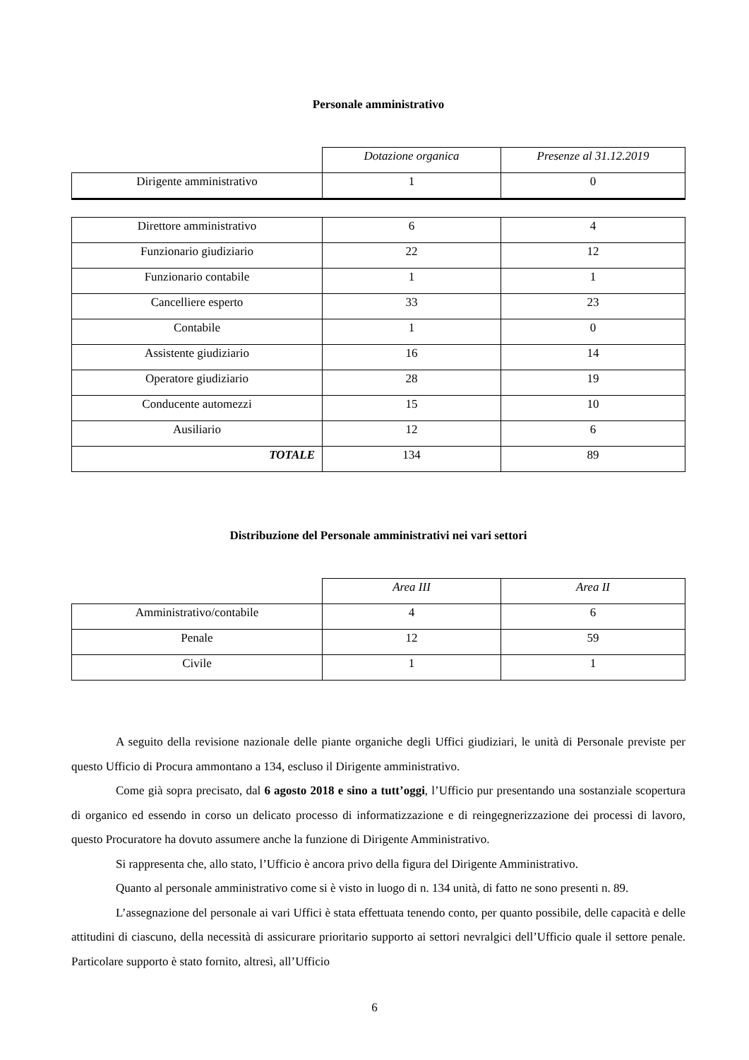Personale amministrativo
| | Dotazione organica | Presenze al 31.12.2019 |
| Dirigente amministrativo | 1 | 0 |
| Direttore amministrativo | 6 | 4 |
| Funzionario giudiziario | 22 | 12 |
| Funzionario contabile | 1 | 1 |
| Cancelliere esperto | 33 | 23 |
| Contabile | 1 | 0 |
| Assistente giudiziario | 16 | 14 |
| Operatore giudiziario | 28 | 19 |
| Conducente automezzi | 15 | 10 |
| Ausiliario | 12 | 6 |
| TOTALE | 134 | 89 |
Distribuzione del Personale amministrativi nei vari settori
| | Area III | Area II |
| Amministrativo/contabile | 4 | 6 |
| Penale | 12 | 59 |
| Civile | 1 | 1 |
A seguito della revisione nazionale delle piante organiche degli Uffici giudiziari, le unità di Personale previste per questo Ufficio di Procura ammontano a 134, escluso il Dirigente amministrativo.
Come già sopra precisato, dal 6 agosto 2018 e sino a tutt’oggi, l’Ufficio pur presentando una sostanziale scopertura di organico ed essendo in corso un delicato processo di informatizzazione e di reingegnerizzazione dei processi di lavoro, questo Procuratore ha dovuto assumere anche la funzione di Dirigente Amministrativo.
Si rappresenta che, allo stato, l’Ufficio è ancora privo della figura del Dirigente Amministrativo.
Quanto al personale amministrativo come si è visto in luogo di n. 134 unità, di fatto ne sono presenti n. 89.
L’assegnazione del personale ai vari Uffici è stata effettuata tenendo conto, per quanto possibile, delle capacità e delle attitudini di ciascuno, della necessità di assicurare prioritario supporto ai settori nevralgici dell’Ufficio quale il settore penale. Particolare supporto è stato fornito, altresì, all’Ufficio
6